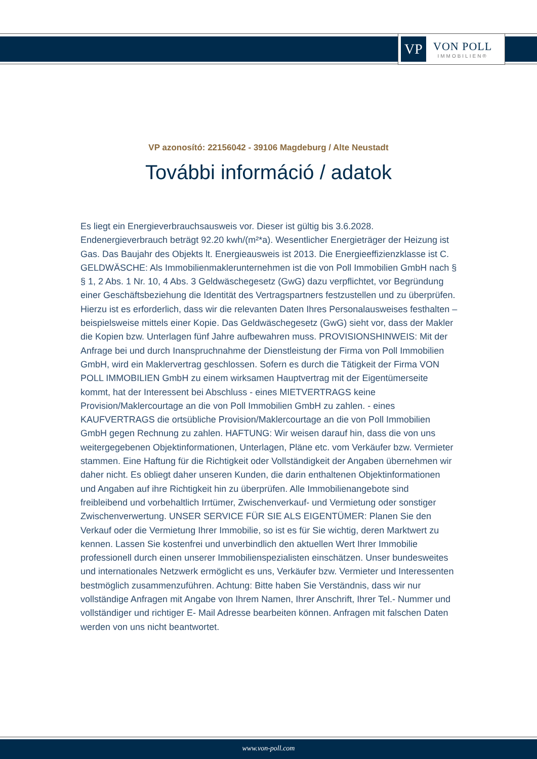VP
VON POLL
IMMOBILIEN®
VP azonosító: 22156042 - 39106 Magdeburg / Alte Neustadt
További információ / adatok
Es liegt ein Energieverbrauchsausweis vor. Dieser ist gültig bis 3.6.2028. Endenergieverbrauch beträgt 92.20 kwh/(m²*a). Wesentlicher Energieträger der Heizung ist Gas. Das Baujahr des Objekts lt. Energieausweis ist 2013. Die Energieeffizienzklasse ist C. GELDWÄSCHE: Als Immobilienmaklerunternehmen ist die von Poll Immobilien GmbH nach § § 1, 2 Abs. 1 Nr. 10, 4 Abs. 3 Geldwäschegesetz (GwG) dazu verpflichtet, vor Begründung einer Geschäftsbeziehung die Identität des Vertragspartners festzustellen und zu überprüfen. Hierzu ist es erforderlich, dass wir die relevanten Daten Ihres Personalausweises festhalten – beispielsweise mittels einer Kopie. Das Geldwäschegesetz (GwG) sieht vor, dass der Makler die Kopien bzw. Unterlagen fünf Jahre aufbewahren muss. PROVISIONSHINWEIS: Mit der Anfrage bei und durch Inanspruchnahme der Dienstleistung der Firma von Poll Immobilien GmbH, wird ein Maklervertrag geschlossen. Sofern es durch die Tätigkeit der Firma VON POLL IMMOBILIEN GmbH zu einem wirksamen Hauptvertrag mit der Eigentümerseite kommt, hat der Interessent bei Abschluss - eines MIETVERTRAGS keine Provision/Maklercourtage an die von Poll Immobilien GmbH zu zahlen. - eines KAUFVERTRAGS die ortsübliche Provision/Maklercourtage an die von Poll Immobilien GmbH gegen Rechnung zu zahlen. HAFTUNG: Wir weisen darauf hin, dass die von uns weitergegebenen Objektinformationen, Unterlagen, Pläne etc. vom Verkäufer bzw. Vermieter stammen. Eine Haftung für die Richtigkeit oder Vollständigkeit der Angaben übernehmen wir daher nicht. Es obliegt daher unseren Kunden, die darin enthaltenen Objektinformationen und Angaben auf ihre Richtigkeit hin zu überprüfen. Alle Immobilienangebote sind freibleibend und vorbehaltlich Irrtümer, Zwischenverkauf- und Vermietung oder sonstiger Zwischenverwertung. UNSER SERVICE FÜR SIE ALS EIGENTÜMER: Planen Sie den Verkauf oder die Vermietung Ihrer Immobilie, so ist es für Sie wichtig, deren Marktwert zu kennen. Lassen Sie kostenfrei und unverbindlich den aktuellen Wert Ihrer Immobilie professionell durch einen unserer Immobilienspezialisten einschätzen. Unser bundesweites und internationales Netzwerk ermöglicht es uns, Verkäufer bzw. Vermieter und Interessenten bestmöglich zusammenzuführen. Achtung: Bitte haben Sie Verständnis, dass wir nur vollständige Anfragen mit Angabe von Ihrem Namen, Ihrer Anschrift, Ihrer Tel.- Nummer und vollständiger und richtiger E- Mail Adresse bearbeiten können. Anfragen mit falschen Daten werden von uns nicht beantwortet.
www.von-poll.com